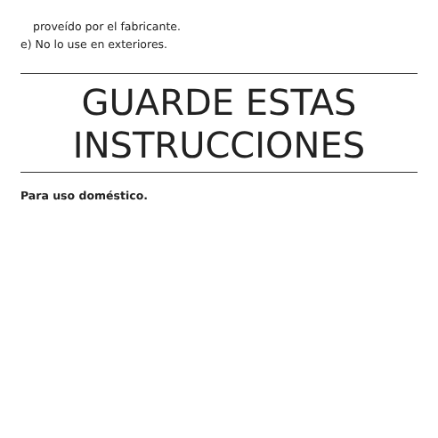proveído por el fabricante.
e) No lo use en exteriores.
GUARDE ESTAS
INSTRUCCIONES
Para uso doméstico.